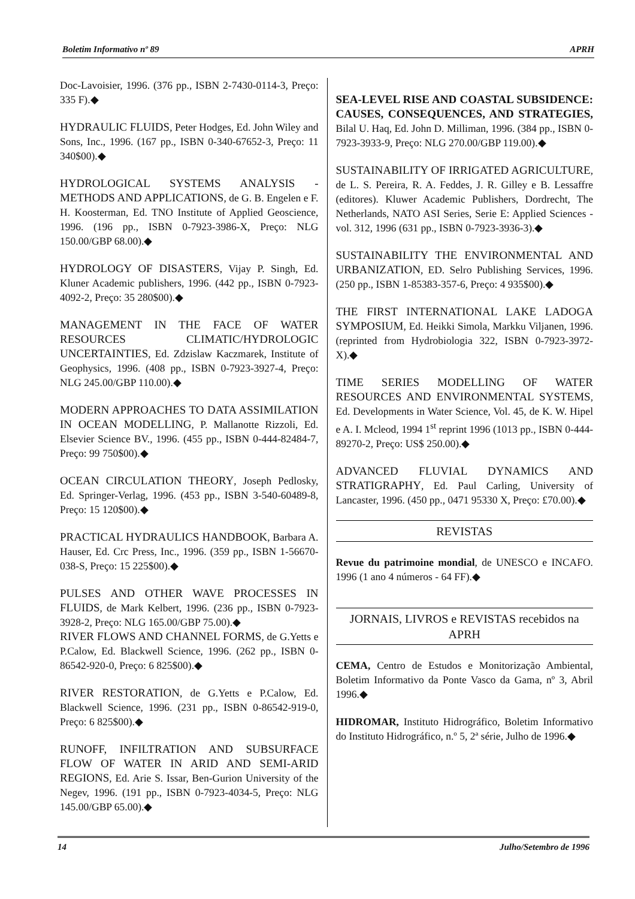Boletim Informativo nº 89 APRH
Doc-Lavoisier, 1996. (376 pp., ISBN 2-7430-0114-3, Preço: 335 F).◆
HYDRAULIC FLUIDS, Peter Hodges, Ed. John Wiley and Sons, Inc., 1996. (167 pp., ISBN 0-340-67652-3, Preço: 11 340$00).◆
HYDROLOGICAL SYSTEMS ANALYSIS - METHODS AND APPLICATIONS, de G. B. Engelen e F. H. Koosterman, Ed. TNO Institute of Applied Geoscience, 1996. (196 pp., ISBN 0-7923-3986-X, Preço: NLG 150.00/GBP 68.00).◆
HYDROLOGY OF DISASTERS, Vijay P. Singh, Ed. Kluner Academic publishers, 1996. (442 pp., ISBN 0-7923-4092-2, Preço: 35 280$00).◆
MANAGEMENT IN THE FACE OF WATER RESOURCES CLIMATIC/HYDROLOGIC UNCERTAINTIES, Ed. Zdzislaw Kaczmarek, Institute of Geophysics, 1996. (408 pp., ISBN 0-7923-3927-4, Preço: NLG 245.00/GBP 110.00).◆
MODERN APPROACHES TO DATA ASSIMILATION IN OCEAN MODELLING, P. Mallanotte Rizzoli, Ed. Elsevier Science BV., 1996. (455 pp., ISBN 0-444-82484-7, Preço: 99 750$00).◆
OCEAN CIRCULATION THEORY, Joseph Pedlosky, Ed. Springer-Verlag, 1996. (453 pp., ISBN 3-540-60489-8, Preço: 15 120$00).◆
PRACTICAL HYDRAULICS HANDBOOK, Barbara A. Hauser, Ed. Crc Press, Inc., 1996. (359 pp., ISBN 1-56670-038-S, Preço: 15 225$00).◆
PULSES AND OTHER WAVE PROCESSES IN FLUIDS, de Mark Kelbert, 1996. (236 pp., ISBN 0-7923-3928-2, Preço: NLG 165.00/GBP 75.00).◆
RIVER FLOWS AND CHANNEL FORMS, de G.Yetts e P.Calow, Ed. Blackwell Science, 1996. (262 pp., ISBN 0-86542-920-0, Preço: 6 825$00).◆
RIVER RESTORATION, de G.Yetts e P.Calow, Ed. Blackwell Science, 1996. (231 pp., ISBN 0-86542-919-0, Preço: 6 825$00).◆
RUNOFF, INFILTRATION AND SUBSURFACE FLOW OF WATER IN ARID AND SEMI-ARID REGIONS, Ed. Arie S. Issar, Ben-Gurion University of the Negev, 1996. (191 pp., ISBN 0-7923-4034-5, Preço: NLG 145.00/GBP 65.00).◆
SEA-LEVEL RISE AND COASTAL SUBSIDENCE: CAUSES, CONSEQUENCES, AND STRATEGIES, Bilal U. Haq, Ed. John D. Milliman, 1996. (384 pp., ISBN 0-7923-3933-9, Preço: NLG 270.00/GBP 119.00).◆
SUSTAINABILITY OF IRRIGATED AGRICULTURE, de L. S. Pereira, R. A. Feddes, J. R. Gilley e B. Lessaffre (editores). Kluwer Academic Publishers, Dordrecht, The Netherlands, NATO ASI Series, Serie E: Applied Sciences - vol. 312, 1996 (631 pp., ISBN 0-7923-3936-3).◆
SUSTAINABILITY THE ENVIRONMENTAL AND URBANIZATION, ED. Selro Publishing Services, 1996. (250 pp., ISBN 1-85383-357-6, Preço: 4 935$00).◆
THE FIRST INTERNATIONAL LAKE LADOGA SYMPOSIUM, Ed. Heikki Simola, Markku Viljanen, 1996. (reprinted from Hydrobiologia 322, ISBN 0-7923-3972-X).◆
TIME SERIES MODELLING OF WATER RESOURCES AND ENVIRONMENTAL SYSTEMS, Ed. Developments in Water Science, Vol. 45, de K. W. Hipel e A. I. Mcleod, 1994 1<sup>st</sup> reprint 1996 (1013 pp., ISBN 0-444-89270-2, Preço: US$ 250.00).◆
ADVANCED FLUVIAL DYNAMICS AND STRATIGRAPHY, Ed. Paul Carling, University of Lancaster, 1996. (450 pp., 0471 95330 X, Preço: £70.00).◆
REVISTAS
Revue du patrimoine mondial, de UNESCO e INCAFO. 1996 (1 ano 4 números - 64 FF).◆
JORNAIS, LIVROS e REVISTAS recebidos na APRH
CEMA, Centro de Estudos e Monitorização Ambiental, Boletim Informativo da Ponte Vasco da Gama, nº 3, Abril 1996.◆
HIDROMAR, Instituto Hidrográfico, Boletim Informativo do Instituto Hidrográfico, n.º 5, 2ª série, Julho de 1996.◆
14 Julho/Setembro de 1996